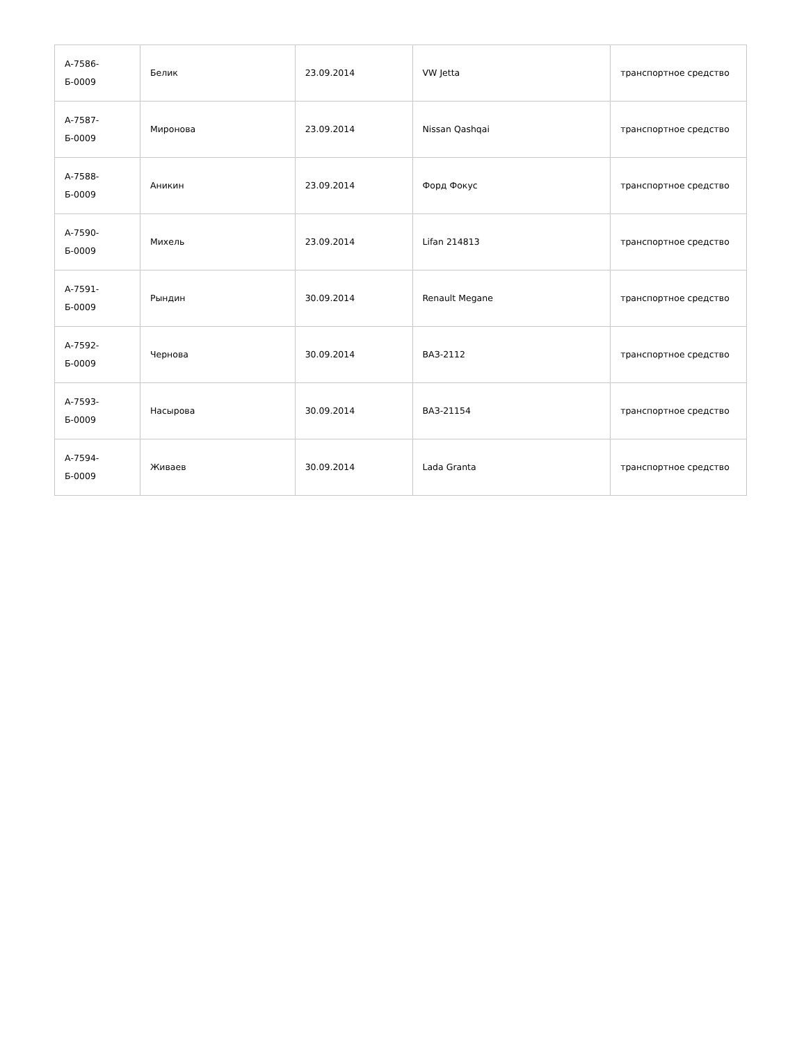| А-7586-Б-0009 | Белик | 23.09.2014 | VW Jetta | транспортное средство |
| А-7587-Б-0009 | Миронова | 23.09.2014 | Nissan Qashqai | транспортное средство |
| А-7588-Б-0009 | Аникин | 23.09.2014 | Форд Фокус | транспортное средство |
| А-7590-Б-0009 | Михель | 23.09.2014 | Lifan 214813 | транспортное средство |
| А-7591-Б-0009 | Рындин | 30.09.2014 | Renault Megane | транспортное средство |
| А-7592-Б-0009 | Чернова | 30.09.2014 | ВАЗ-2112 | транспортное средство |
| А-7593-Б-0009 | Насырова | 30.09.2014 | ВАЗ-21154 | транспортное средство |
| А-7594-Б-0009 | Живаев | 30.09.2014 | Lada Granta | транспортное средство |